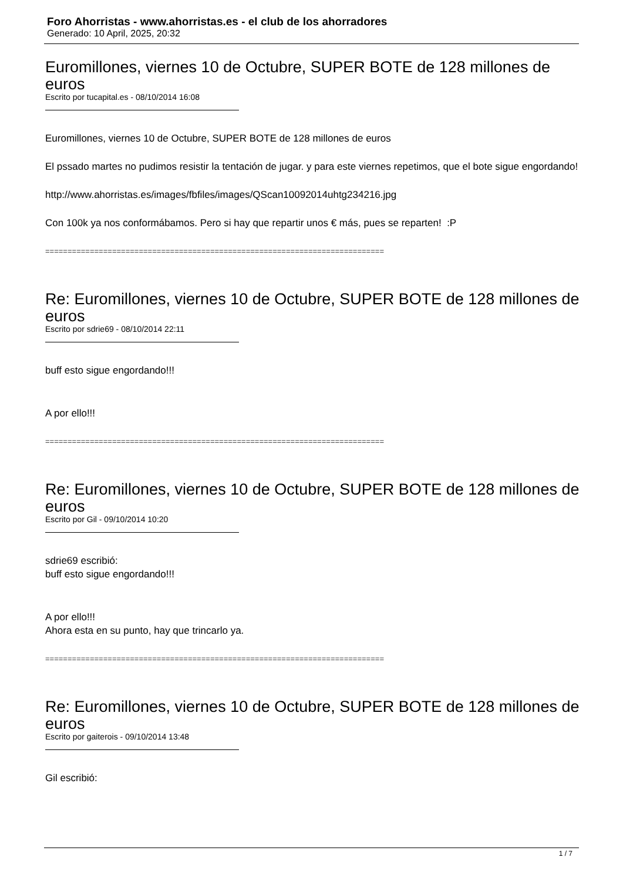Foro Ahorristas - www.ahorristas.es - el club de los ahorradores
Generado: 10 April, 2025, 20:32
Euromillones, viernes 10 de Octubre, SUPER BOTE de 128 millones de euros
Escrito por tucapital.es - 08/10/2014 16:08
Euromillones, viernes 10 de Octubre, SUPER BOTE de 128 millones de euros
El pssado martes no pudimos resistir la tentación de jugar. y para este viernes repetimos, que el bote sigue engordando!
http://www.ahorristas.es/images/fbfiles/images/QScan10092014uhtg234216.jpg
Con 100k ya nos conformábamos. Pero si hay que repartir unos € más, pues se reparten! :P
============================================================================
Re: Euromillones, viernes 10 de Octubre, SUPER BOTE de 128 millones de euros
Escrito por sdrie69 - 08/10/2014 22:11
buff esto sigue engordando!!!
A por ello!!!
============================================================================
Re: Euromillones, viernes 10 de Octubre, SUPER BOTE de 128 millones de euros
Escrito por Gil - 09/10/2014 10:20
sdrie69 escribió:
buff esto sigue engordando!!!
A por ello!!!
Ahora esta en su punto, hay que trincarlo ya.
============================================================================
Re: Euromillones, viernes 10 de Octubre, SUPER BOTE de 128 millones de euros
Escrito por gaiterois - 09/10/2014 13:48
Gil escribió:
1 / 7